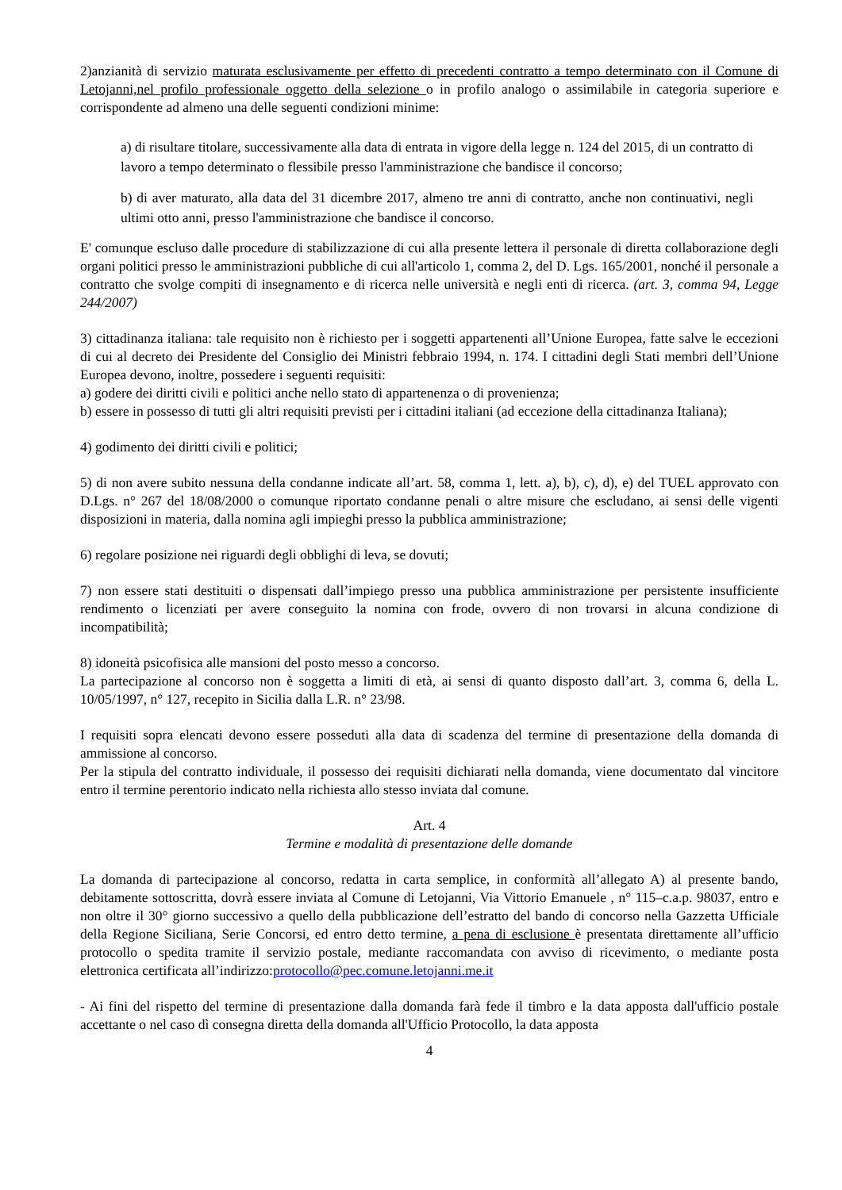2)anzianità di servizio maturata esclusivamente per effetto di precedenti contratto a tempo determinato con il Comune di Letojanni,nel profilo professionale oggetto della selezione o in profilo analogo o assimilabile in categoria superiore e corrispondente ad almeno una delle seguenti condizioni minime:
a) di risultare titolare, successivamente alla data di entrata in vigore della legge n. 124 del 2015, di un contratto di lavoro a tempo determinato o flessibile presso l'amministrazione che bandisce il concorso;
b) di aver maturato, alla data del 31 dicembre 2017, almeno tre anni di contratto, anche non continuativi, negli ultimi otto anni, presso l'amministrazione che bandisce il concorso.
E' comunque escluso dalle procedure di stabilizzazione di cui alla presente lettera il personale di diretta collaborazione degli organi politici presso le amministrazioni pubbliche di cui all'articolo 1, comma 2, del D. Lgs. 165/2001, nonché il personale a contratto che svolge compiti di insegnamento e di ricerca nelle università e negli enti di ricerca. (art. 3, comma 94, Legge 244/2007)
3) cittadinanza italiana: tale requisito non è richiesto per i soggetti appartenenti all’Unione Europea, fatte salve le eccezioni di cui al decreto dei Presidente del Consiglio dei Ministri febbraio 1994, n. 174. I cittadini degli Stati membri dell’Unione Europea devono, inoltre, possedere i seguenti requisiti:
a) godere dei diritti civili e politici anche nello stato di appartenenza o di provenienza;
b) essere in possesso di tutti gli altri requisiti previsti per i cittadini italiani (ad eccezione della cittadinanza Italiana);
4) godimento dei diritti civili e politici;
5) di non avere subito nessuna della condanne indicate all’art. 58, comma 1, lett. a), b), c), d), e) del TUEL approvato con D.Lgs. n° 267 del 18/08/2000 o comunque riportato condanne penali o altre misure che escludano, ai sensi delle vigenti disposizioni in materia, dalla nomina agli impieghi presso la pubblica amministrazione;
6) regolare posizione nei riguardi degli obblighi di leva, se dovuti;
7) non essere stati destituiti o dispensati dall’impiego presso una pubblica amministrazione per persistente insufficiente rendimento o licenziati per avere conseguito la nomina con frode, ovvero di non trovarsi in alcuna condizione di incompatibilità;
8) idoneità psicofisica alle mansioni del posto messo a concorso.
La partecipazione al concorso non è soggetta a limiti di età, ai sensi di quanto disposto dall’art. 3, comma 6, della L. 10/05/1997, n° 127, recepito in Sicilia dalla L.R. n° 23/98.
I requisiti sopra elencati devono essere posseduti alla data di scadenza del termine di presentazione della domanda di ammissione al concorso.
Per la stipula del contratto individuale, il possesso dei requisiti dichiarati nella domanda, viene documentato dal vincitore entro il termine perentorio indicato nella richiesta allo stesso inviata dal comune.
Art. 4
Termine e modalità di presentazione delle domande
La domanda di partecipazione al concorso, redatta in carta semplice, in conformità all’allegato A) al presente bando, debitamente sottoscritta, dovrà essere inviata al Comune di Letojanni, Via Vittorio Emanuele , n° 115–c.a.p. 98037, entro e non oltre il 30° giorno successivo a quello della pubblicazione dell’estratto del bando di concorso nella Gazzetta Ufficiale della Regione Siciliana, Serie Concorsi, ed entro detto termine, a pena di esclusione è presentata direttamente all’ufficio protocollo o spedita tramite il servizio postale, mediante raccomandata con avviso di ricevimento, o mediante posta elettronica certificata all’indirizzo:protocollo@pec.comune.letojanni.me.it
- Ai fini del rispetto del termine di presentazione dalla domanda farà fede il timbro e la data apposta dall'ufficio postale accettante o nel caso dì consegna diretta della domanda all'Ufficio Protocollo, la data apposta
4